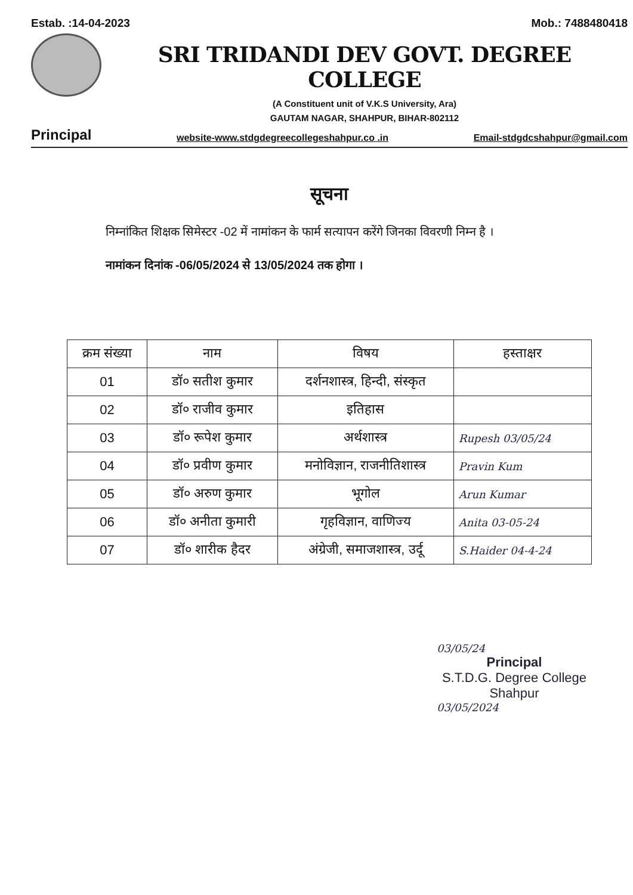Estab. :14-04-2023 Mob.: 7488480418
SRI TRIDANDI DEV GOVT. DEGREE COLLEGE
(A Constituent unit of V.K.S University, Ara)
GAUTAM NAGAR, SHAHPUR, BIHAR-802112
Principal website-www.stdgdegreecollegeshahpur.co .in Email-stdgdcshahpur@gmail.com
सूचना
निम्नांकित शिक्षक सिमेस्टर -02 में नामांकन के फार्म सत्यापन करेंगे जिनका विवरणी निम्न है ।
नामांकन दिनांक -06/05/2024 से 13/05/2024 तक होगा ।
| क्रम संख्या | नाम | विषय | हस्ताक्षर |
| --- | --- | --- | --- |
| 01 | डॉ० सतीश कुमार | दर्शनशास्त्र, हिन्दी, संस्कृत | |
| 02 | डॉ० राजीव कुमार | इतिहास | |
| 03 | डॉ० रूपेश कुमार | अर्थशास्त्र | Rupesh 03/05/24 |
| 04 | डॉ० प्रवीण कुमार | मनोविज्ञान, राजनीतिशास्त्र | Pravin Kum |
| 05 | डॉ० अरुण कुमार | भूगोल | Arun Kumar |
| 06 | डॉ० अनीता कुमारी | गृहविज्ञान, वाणिज्य | Anita 03-05-24 |
| 07 | डॉ० शारीक हैदर | अंग्रेजी, समाजशास्त्र, उर्दू | S.Haider 04-4-24 |
03/05/24
Principal
S.T.D.G. Degree College
Shahpur
03/05/2024